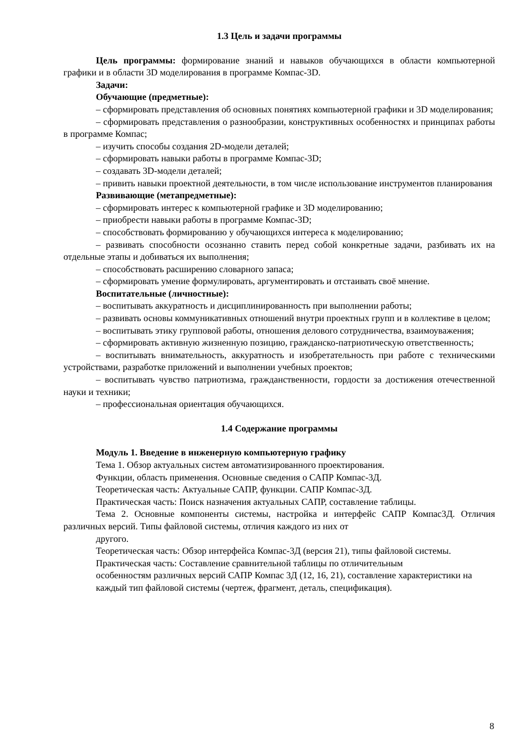1.3 Цель и задачи программы
Цель программы: формирование знаний и навыков обучающихся в области компьютерной графики и в области 3D моделирования в программе Компас-3D.
Задачи:
Обучающие (предметные):
– сформировать представления об основных понятиях компьютерной графики и 3D моделирования;
– сформировать представления о разнообразии, конструктивных особенностях и принципах работы в программе Компас;
– изучить способы создания 2D-модели деталей;
– сформировать навыки работы в программе Компас-3D;
– создавать 3D-модели деталей;
– привить навыки проектной деятельности, в том числе использование инструментов планирования
Развивающие (метапредметные):
– сформировать интерес к компьютерной графике и 3D моделированию;
– приобрести навыки работы в программе Компас-3D;
– способствовать формированию у обучающихся интереса к моделированию;
– развивать способности осознанно ставить перед собой конкретные задачи, разбивать их на отдельные этапы и добиваться их выполнения;
– способствовать расширению словарного запаса;
– сформировать умение формулировать, аргументировать и отстаивать своё мнение.
Воспитательные (личностные):
– воспитывать аккуратность и дисциплинированность при выполнении работы;
– развивать основы коммуникативных отношений внутри проектных групп и в коллективе в целом;
– воспитывать этику групповой работы, отношения делового сотрудничества, взаимоуважения;
– сформировать активную жизненную позицию, гражданско-патриотическую ответственность;
– воспитывать внимательность, аккуратность и изобретательность при работе с техническими устройствами, разработке приложений и выполнении учебных проектов;
– воспитывать чувство патриотизма, гражданственности, гордости за достижения отечественной науки и техники;
– профессиональная ориентация обучающихся.
1.4 Содержание программы
Модуль 1. Введение в инженерную компьютерную графику
Тема 1. Обзор актуальных систем автоматизированного проектирования.
Функции, область применения. Основные сведения о САПР Компас-3Д.
Теоретическая часть: Актуальные САПР, функции. САПР Компас-3Д.
Практическая часть: Поиск назначения актуальных САПР, составление таблицы.
Тема 2. Основные компоненты системы, настройка и интерфейс САПР Компас3Д. Отличия различных версий. Типы файловой системы, отличия каждого из них от
другого.
Теоретическая часть: Обзор интерфейса Компас-3Д (версия 21), типы файловой системы.
Практическая часть: Составление сравнительной таблицы по отличительным
особенностям различных версий САПР Компас 3Д (12, 16, 21), составление характеристики на
каждый тип файловой системы (чертеж, фрагмент, деталь, спецификация).
8